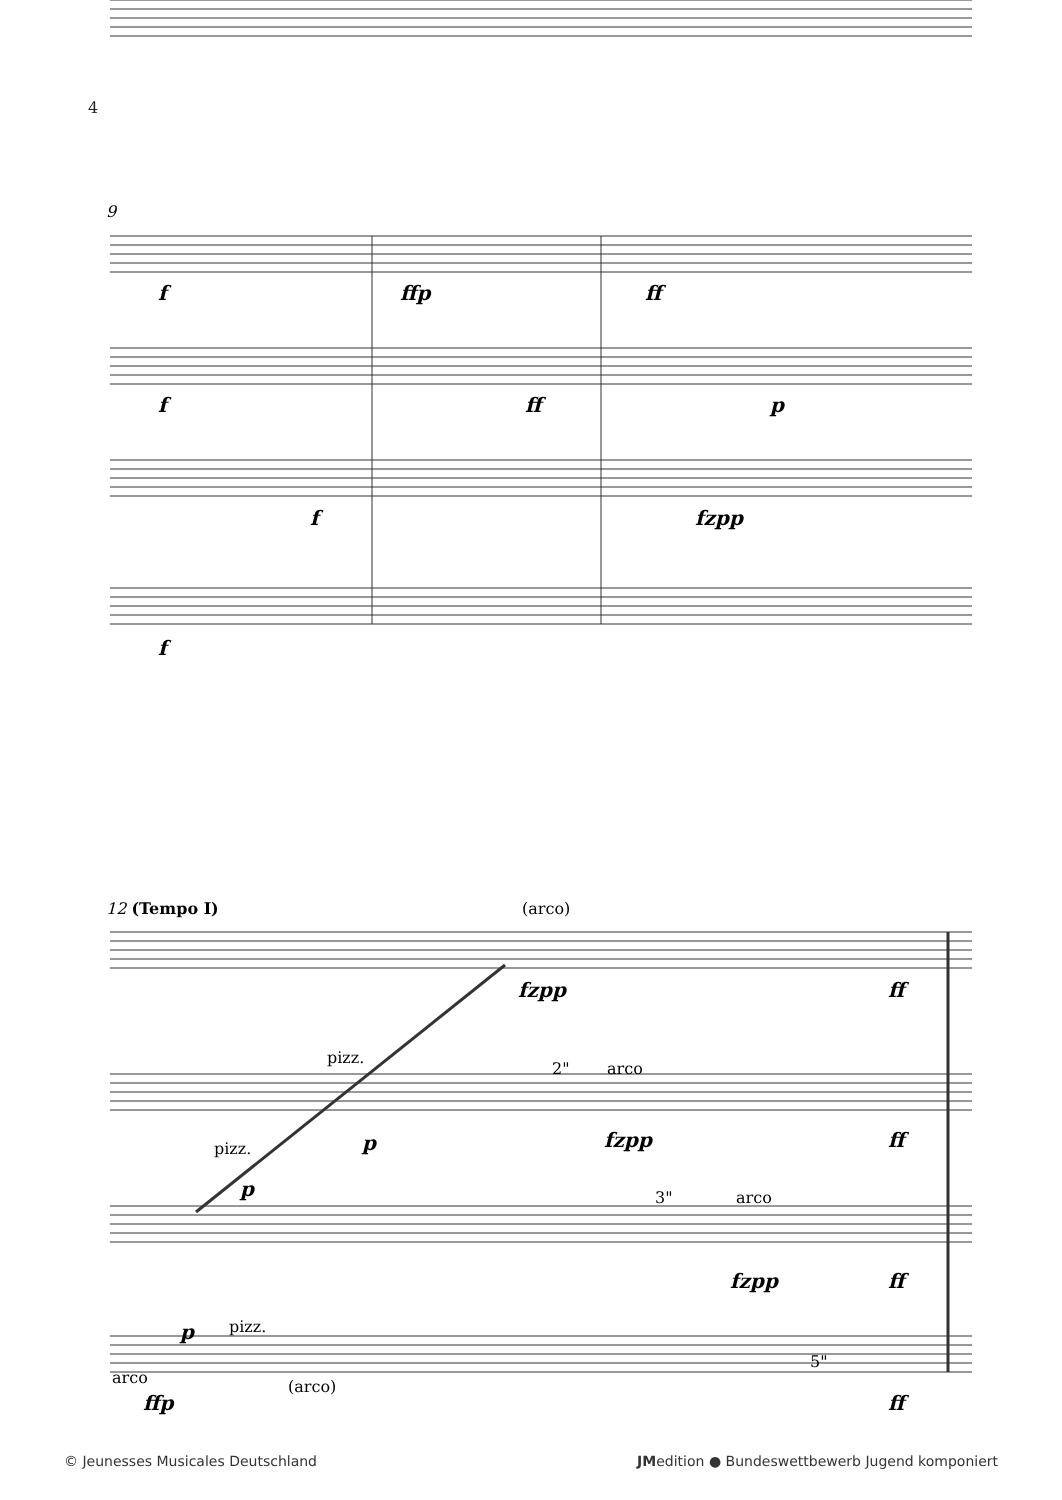4
f
ffp
ff
f
ff
p
f
fzpp
f
fzpp
ff
fzpp
ff
p
p
fzpp
ff
p
ffp
ff
9
12 (Tempo I)
(arco)
pizz.
pizz.
2"
arco
3"
arco
pizz.
arco
(arco)
5"
© Jeunesses Musicales Deutschland JMedition ● Bundeswettbewerb Jugend komponiert